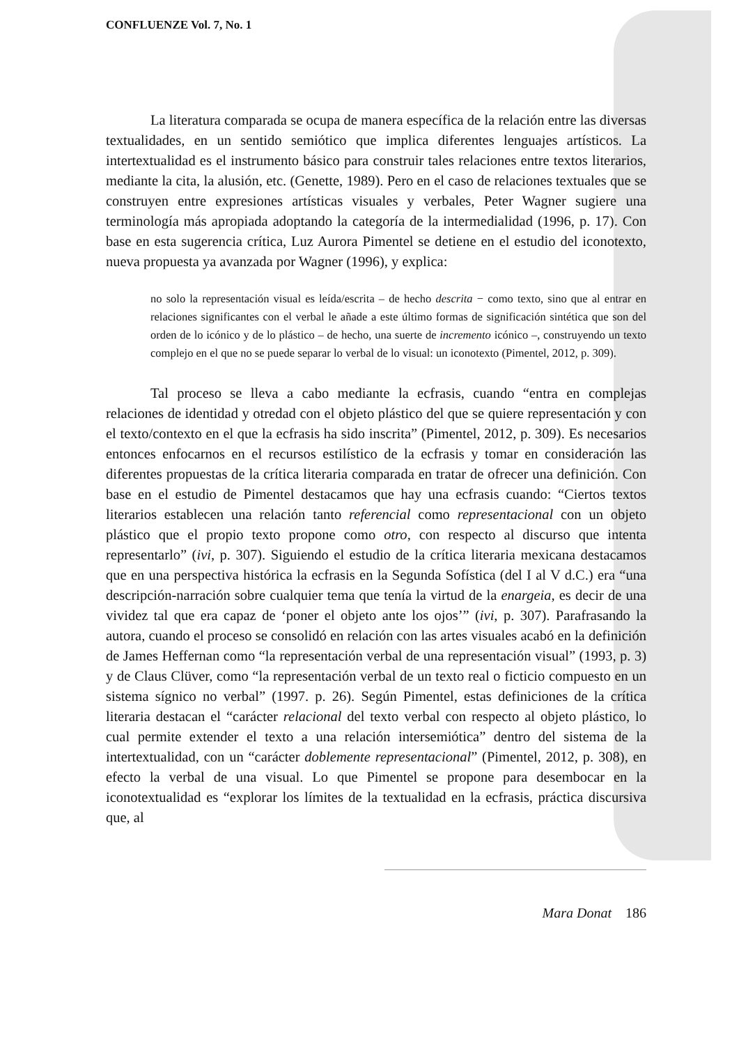CONFLUENZE Vol. 7, No. 1
La literatura comparada se ocupa de manera específica de la relación entre las diversas textualidades, en un sentido semiótico que implica diferentes lenguajes artísticos. La intertextualidad es el instrumento básico para construir tales relaciones entre textos literarios, mediante la cita, la alusión, etc. (Genette, 1989). Pero en el caso de relaciones textuales que se construyen entre expresiones artísticas visuales y verbales, Peter Wagner sugiere una terminología más apropiada adoptando la categoría de la intermedialidad (1996, p. 17). Con base en esta sugerencia crítica, Luz Aurora Pimentel se detiene en el estudio del iconotexto, nueva propuesta ya avanzada por Wagner (1996), y explica:
no solo la representación visual es leída/escrita – de hecho descrita − como texto, sino que al entrar en relaciones significantes con el verbal le añade a este último formas de significación sintética que son del orden de lo icónico y de lo plástico – de hecho, una suerte de incremento icónico –, construyendo un texto complejo en el que no se puede separar lo verbal de lo visual: un iconotexto (Pimentel, 2012, p. 309).
Tal proceso se lleva a cabo mediante la ecfrasis, cuando “entra en complejas relaciones de identidad y otredad con el objeto plástico del que se quiere representación y con el texto/contexto en el que la ecfrasis ha sido inscrita” (Pimentel, 2012, p. 309). Es necesarios entonces enfocarnos en el recursos estilístico de la ecfrasis y tomar en consideración las diferentes propuestas de la crítica literaria comparada en tratar de ofrecer una definición. Con base en el estudio de Pimentel destacamos que hay una ecfrasis cuando: “Ciertos textos literarios establecen una relación tanto referencial como representacional con un objeto plástico que el propio texto propone como otro, con respecto al discurso que intenta representarlo” (ivi, p. 307). Siguiendo el estudio de la crítica literaria mexicana destacamos que en una perspectiva histórica la ecfrasis en la Segunda Sofística (del I al V d.C.) era “una descripción-narración sobre cualquier tema que tenía la virtud de la enargeia, es decir de una vividez tal que era capaz de ‘poner el objeto ante los ojos’” (ivi, p. 307). Parafrasando la autora, cuando el proceso se consolidó en relación con las artes visuales acabó en la definición de James Heffernan como “la representación verbal de una representación visual” (1993, p. 3) y de Claus Clüver, como “la representación verbal de un texto real o ficticio compuesto en un sistema sígnico no verbal” (1997. p. 26). Según Pimentel, estas definiciones de la crítica literaria destacan el “carácter relacional del texto verbal con respecto al objeto plástico, lo cual permite extender el texto a una relación intersemiótica” dentro del sistema de la intertextualidad, con un “carácter doblemente representacional” (Pimentel, 2012, p. 308), en efecto la verbal de una visual. Lo que Pimentel se propone para desembocar en la iconotextualidad es “explorar los límites de la textualidad en la ecfrasis, práctica discursiva que, al
Mara Donat 186